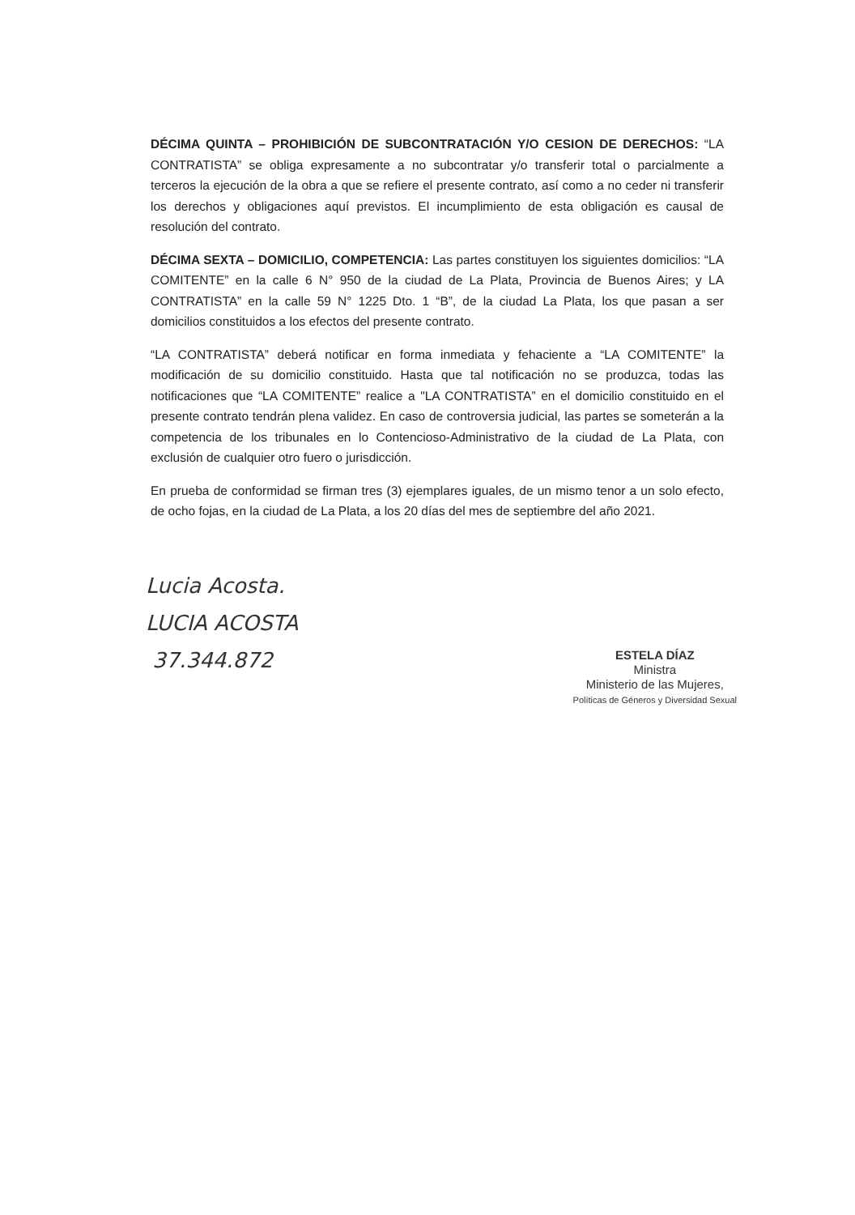DÉCIMA QUINTA – PROHIBICIÓN DE SUBCONTRATACIÓN Y/O CESION DE DERECHOS: “LA CONTRATISTA” se obliga expresamente a no subcontratar y/o transferir total o parcialmente a terceros la ejecución de la obra a que se refiere el presente contrato, así como a no ceder ni transferir los derechos y obligaciones aquí previstos. El incumplimiento de esta obligación es causal de resolución del contrato.
DÉCIMA SEXTA – DOMICILIO, COMPETENCIA: Las partes constituyen los siguientes domicilios: “LA COMITENTE” en la calle 6 N° 950 de la ciudad de La Plata, Provincia de Buenos Aires; y LA CONTRATISTA” en la calle 59 N° 1225 Dto. 1 “B”, de la ciudad La Plata, los que pasan a ser domicilios constituidos a los efectos del presente contrato.
“LA CONTRATISTA” deberá notificar en forma inmediata y fehaciente a “LA COMITENTE” la modificación de su domicilio constituido. Hasta que tal notificación no se produzca, todas las notificaciones que “LA COMITENTE” realice a "LA CONTRATISTA” en el domicilio constituido en el presente contrato tendrán plena validez. En caso de controversia judicial, las partes se someterán a la competencia de los tribunales en lo Contencioso-Administrativo de la ciudad de La Plata, con exclusión de cualquier otro fuero o jurisdicción.
En prueba de conformidad se firman tres (3) ejemplares iguales, de un mismo tenor a un solo efecto, de ocho fojas, en la ciudad de La Plata, a los 20 días del mes de septiembre del año 2021.
Lucia Acosta.
LUCIA ACOSTA
37.344.872
ESTELA DÍAZ
Ministra
Ministerio de las Mujeres,
Políticas de Géneros y Diversidad Sexual